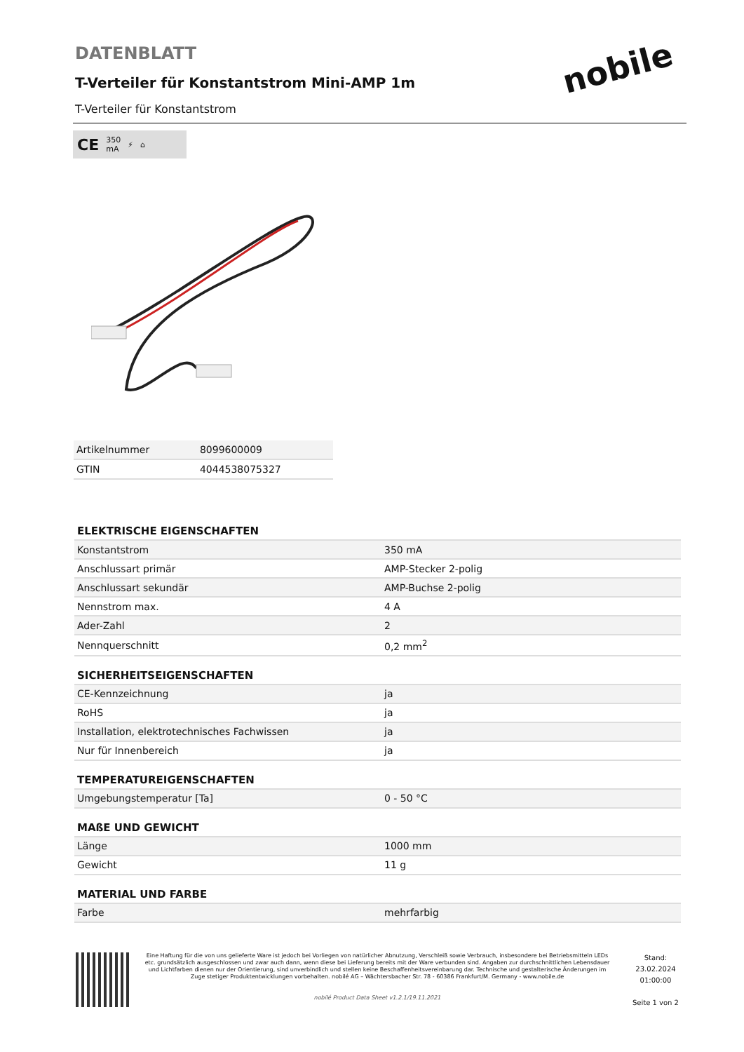DATENBLATT
T-Verteiler für Konstantstrom Mini-AMP 1m
T-Verteiler für Konstantstrom
nobile
CE 350
mA ⚡ ⌂
| Artikelnummer | 8099600009 |
| GTIN | 4044538075327 |
ELEKTRISCHE EIGENSCHAFTEN
| Konstantstrom | 350 mA |
| Anschlussart primär | AMP-Stecker 2-polig |
| Anschlussart sekundär | AMP-Buchse 2-polig |
| Nennstrom max. | 4 A |
| Ader-Zahl | 2 |
| Nennquerschnitt | 0,2 mm<sup>2</sup> |
SICHERHEITSEIGENSCHAFTEN
| CE-Kennzeichnung | ja |
| RoHS | ja |
| Installation, elektrotechnisches Fachwissen | ja |
| Nur für Innenbereich | ja |
TEMPERATUREIGENSCHAFTEN
| Umgebungstemperatur [Ta] | 0 - 50 °C |
MAßE UND GEWICHT
| Länge | 1000 mm |
| Gewicht | 11 g |
MATERIAL UND FARBE
| Farbe | mehrfarbig |
Eine Haftung für die von uns gelieferte Ware ist jedoch bei Vorliegen von natürlicher Abnutzung, Verschleiß sowie Verbrauch, insbesondere bei Betriebsmitteln LEDs etc. grundsätzlich ausgeschlossen und zwar auch dann, wenn diese bei Lieferung bereits mit der Ware verbunden sind. Angaben zur durchschnittlichen Lebensdauer und Lichtfarben dienen nur der Orientierung, sind unverbindlich und stellen keine Beschaffenheitsvereinbarung dar. Technische und gestalterische Änderungen im Zuge stetiger Produktentwicklungen vorbehalten. nobilé AG – Wächtersbacher Str. 78 - 60386 Frankfurt/M. Germany - www.nobile.de
nobilé Product Data Sheet v1.2.1/19.11.2021
Stand:
23.02.2024
01:00:00
Seite 1 von 2